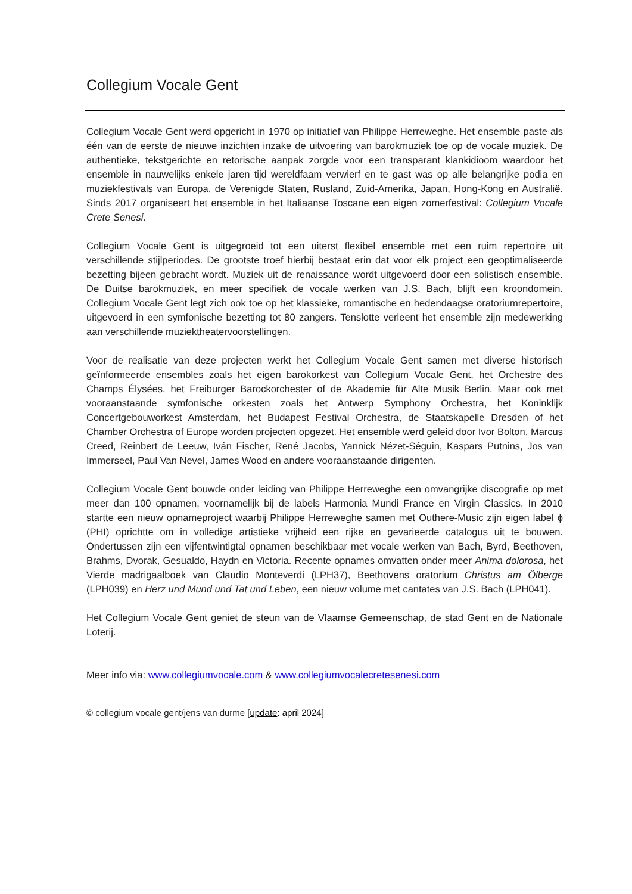Collegium Vocale Gent
Collegium Vocale Gent werd opgericht in 1970 op initiatief van Philippe Herreweghe. Het ensemble paste als één van de eerste de nieuwe inzichten inzake de uitvoering van barokmuziek toe op de vocale muziek. De authentieke, tekstgerichte en retorische aanpak zorgde voor een transparant klankidioom waardoor het ensemble in nauwelijks enkele jaren tijd wereldfaam verwierf en te gast was op alle belangrijke podia en muziekfestivals van Europa, de Verenigde Staten, Rusland, Zuid-Amerika, Japan, Hong-Kong en Australië. Sinds 2017 organiseert het ensemble in het Italiaanse Toscane een eigen zomerfestival: Collegium Vocale Crete Senesi.
Collegium Vocale Gent is uitgegroeid tot een uiterst flexibel ensemble met een ruim repertoire uit verschillende stijlperiodes. De grootste troef hierbij bestaat erin dat voor elk project een geoptimaliseerde bezetting bijeen gebracht wordt. Muziek uit de renaissance wordt uitgevoerd door een solistisch ensemble. De Duitse barokmuziek, en meer specifiek de vocale werken van J.S. Bach, blijft een kroondomein. Collegium Vocale Gent legt zich ook toe op het klassieke, romantische en hedendaagse oratoriumrepertoire, uitgevoerd in een symfonische bezetting tot 80 zangers. Tenslotte verleent het ensemble zijn medewerking aan verschillende muziektheatervoorstellingen.
Voor de realisatie van deze projecten werkt het Collegium Vocale Gent samen met diverse historisch geïnformeerde ensembles zoals het eigen barokorkest van Collegium Vocale Gent, het Orchestre des Champs Élysées, het Freiburger Barockorchester of de Akademie für Alte Musik Berlin. Maar ook met vooraanstaande symfonische orkesten zoals het Antwerp Symphony Orchestra, het Koninklijk Concertgebouworkest Amsterdam, het Budapest Festival Orchestra, de Staatskapelle Dresden of het Chamber Orchestra of Europe worden projecten opgezet. Het ensemble werd geleid door Ivor Bolton, Marcus Creed, Reinbert de Leeuw, Iván Fischer, René Jacobs, Yannick Nézet-Séguin, Kaspars Putnins, Jos van Immerseel, Paul Van Nevel, James Wood en andere vooraanstaande dirigenten.
Collegium Vocale Gent bouwde onder leiding van Philippe Herreweghe een omvangrijke discografie op met meer dan 100 opnamen, voornamelijk bij de labels Harmonia Mundi France en Virgin Classics. In 2010 startte een nieuw opnameproject waarbij Philippe Herreweghe samen met Outhere-Music zijn eigen label ϕ (PHI) oprichtte om in volledige artistieke vrijheid een rijke en gevarieerde catalogus uit te bouwen. Ondertussen zijn een vijfentwintigtal opnamen beschikbaar met vocale werken van Bach, Byrd, Beethoven, Brahms, Dvorak, Gesualdo, Haydn en Victoria. Recente opnames omvatten onder meer Anima dolorosa, het Vierde madrigaalboek van Claudio Monteverdi (LPH37), Beethovens oratorium Christus am Ölberge (LPH039) en Herz und Mund und Tat und Leben, een nieuw volume met cantates van J.S. Bach (LPH041).
Het Collegium Vocale Gent geniet de steun van de Vlaamse Gemeenschap, de stad Gent en de Nationale Loterij.
Meer info via: www.collegiumvocale.com & www.collegiumvocalecretesenesi.com
© collegium vocale gent/jens van durme [update: april 2024]